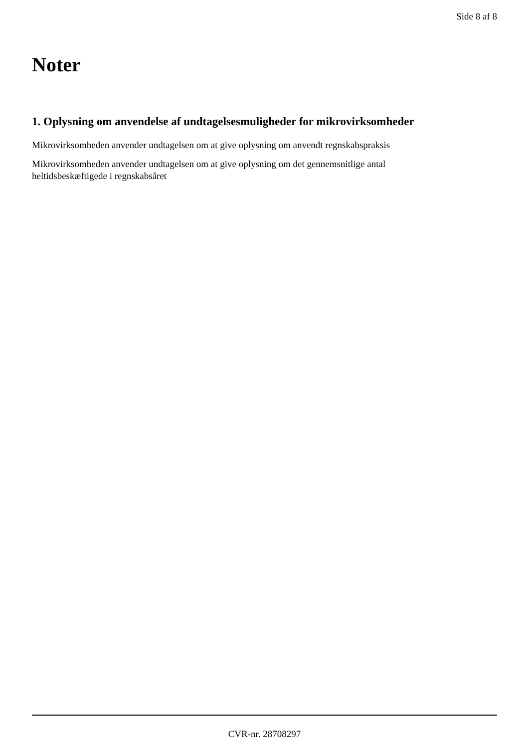Side 8 af 8
Noter
1. Oplysning om anvendelse af undtagelsesmuligheder for mikrovirksomheder
Mikrovirksomheden anvender undtagelsen om at give oplysning om anvendt regnskabspraksis
Mikrovirksomheden anvender undtagelsen om at give oplysning om det gennemsnitlige antal
heltidsbeskæftigede i regnskabsåret
CVR-nr. 28708297